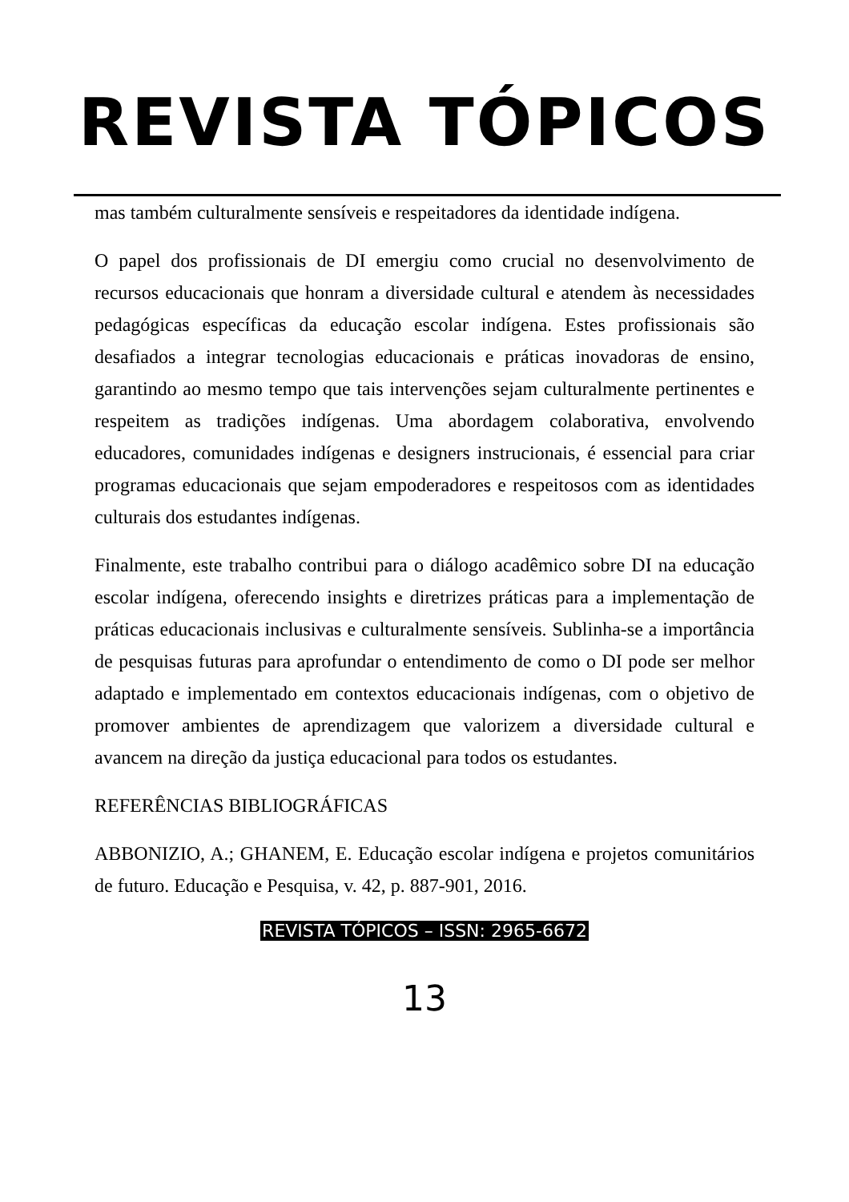REVISTA TÓPICOS
mas também culturalmente sensíveis e respeitadores da identidade indígena.
O papel dos profissionais de DI emergiu como crucial no desenvolvimento de recursos educacionais que honram a diversidade cultural e atendem às necessidades pedagógicas específicas da educação escolar indígena. Estes profissionais são desafiados a integrar tecnologias educacionais e práticas inovadoras de ensino, garantindo ao mesmo tempo que tais intervenções sejam culturalmente pertinentes e respeitem as tradições indígenas. Uma abordagem colaborativa, envolvendo educadores, comunidades indígenas e designers instrucionais, é essencial para criar programas educacionais que sejam empoderadores e respeitosos com as identidades culturais dos estudantes indígenas.
Finalmente, este trabalho contribui para o diálogo acadêmico sobre DI na educação escolar indígena, oferecendo insights e diretrizes práticas para a implementação de práticas educacionais inclusivas e culturalmente sensíveis. Sublinha-se a importância de pesquisas futuras para aprofundar o entendimento de como o DI pode ser melhor adaptado e implementado em contextos educacionais indígenas, com o objetivo de promover ambientes de aprendizagem que valorizem a diversidade cultural e avancem na direção da justiça educacional para todos os estudantes.
REFERÊNCIAS BIBLIOGRÁFICAS
ABBONIZIO, A.; GHANEM, E. Educação escolar indígena e projetos comunitários de futuro. Educação e Pesquisa, v. 42, p. 887-901, 2016.
REVISTA TÓPICOS – ISSN: 2965-6672
13